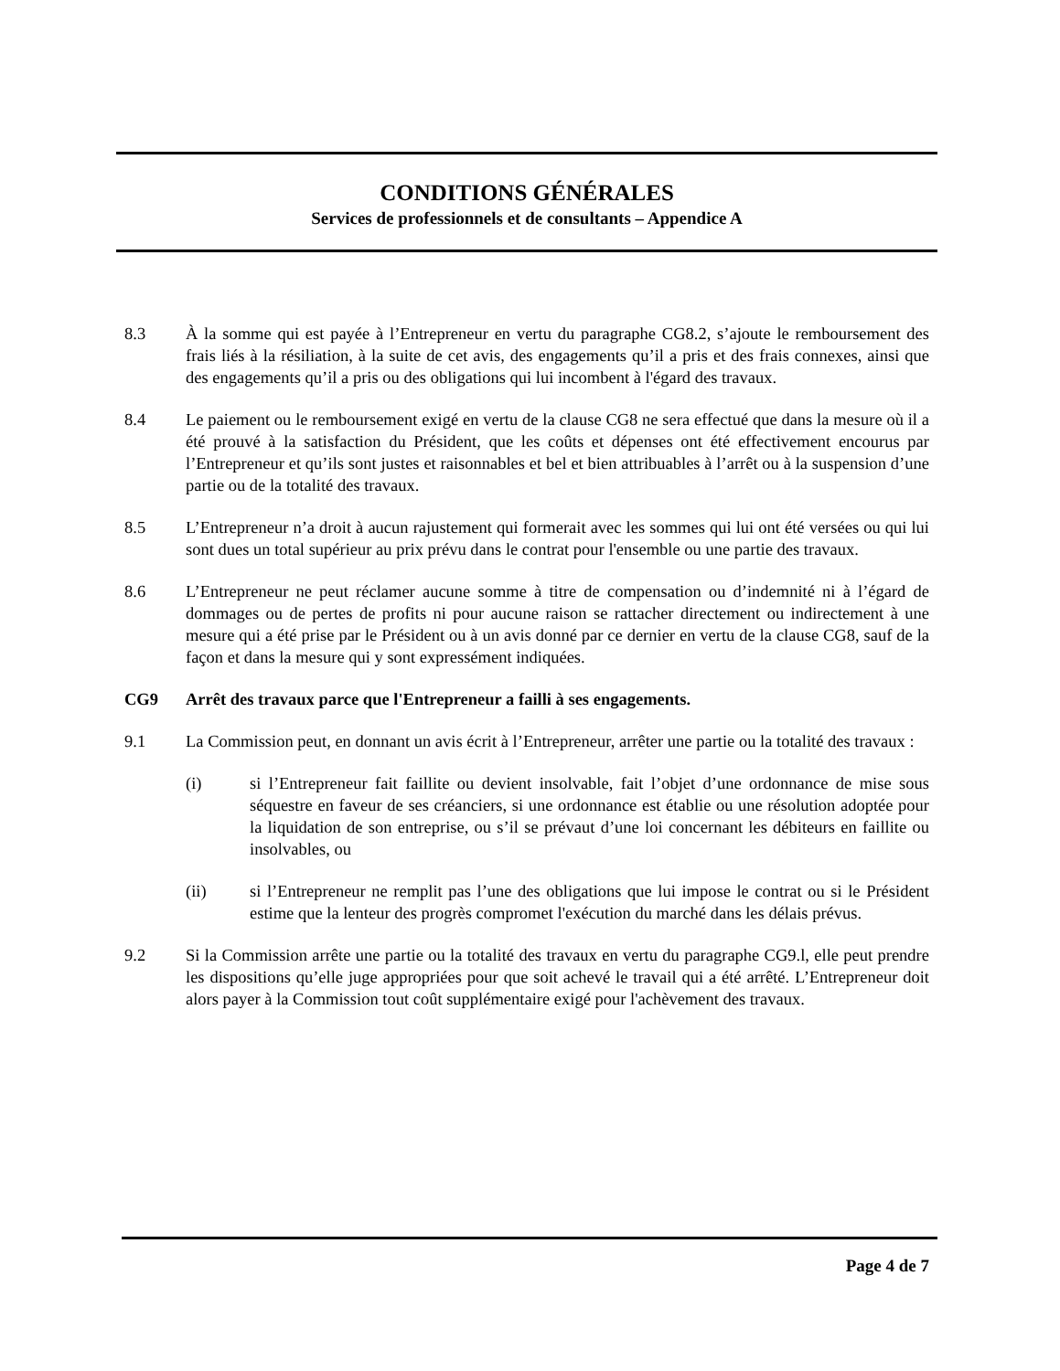CONDITIONS GÉNÉRALES
Services de professionnels et de consultants – Appendice A
8.3 À la somme qui est payée à l’Entrepreneur en vertu du paragraphe CG8.2, s’ajoute le remboursement des frais liés à la résiliation, à la suite de cet avis, des engagements qu’il a pris et des frais connexes, ainsi que des engagements qu’il a pris ou des obligations qui lui incombent à l'égard des travaux.
8.4 Le paiement ou le remboursement exigé en vertu de la clause CG8 ne sera effectué que dans la mesure où il a été prouvé à la satisfaction du Président, que les coûts et dépenses ont été effectivement encourus par l’Entrepreneur et qu’ils sont justes et raisonnables et bel et bien attribuables à l’arrêt ou à la suspension d’une partie ou de la totalité des travaux.
8.5 L’Entrepreneur n’a droit à aucun rajustement qui formerait avec les sommes qui lui ont été versées ou qui lui sont dues un total supérieur au prix prévu dans le contrat pour l'ensemble ou une partie des travaux.
8.6 L’Entrepreneur ne peut réclamer aucune somme à titre de compensation ou d’indemnité ni à l’égard de dommages ou de pertes de profits ni pour aucune raison se rattacher directement ou indirectement à une mesure qui a été prise par le Président ou à un avis donné par ce dernier en vertu de la clause CG8, sauf de la façon et dans la mesure qui y sont expressément indiquées.
CG9 Arrêt des travaux parce que l'Entrepreneur a failli à ses engagements.
9.1 La Commission peut, en donnant un avis écrit à l’Entrepreneur, arrêter une partie ou la totalité des travaux :
(i) si l’Entrepreneur fait faillite ou devient insolvable, fait l’objet d’une ordonnance de mise sous séquestre en faveur de ses créanciers, si une ordonnance est établie ou une résolution adoptée pour la liquidation de son entreprise, ou s’il se prévaut d’une loi concernant les débiteurs en faillite ou insolvables, ou
(ii) si l’Entrepreneur ne remplit pas l’une des obligations que lui impose le contrat ou si le Président estime que la lenteur des progrès compromet l'exécution du marché dans les délais prévus.
9.2 Si la Commission arrête une partie ou la totalité des travaux en vertu du paragraphe CG9.l, elle peut prendre les dispositions qu’elle juge appropriées pour que soit achevé le travail qui a été arrêté. L’Entrepreneur doit alors payer à la Commission tout coût supplémentaire exigé pour l'achèvement des travaux.
Page 4 de 7